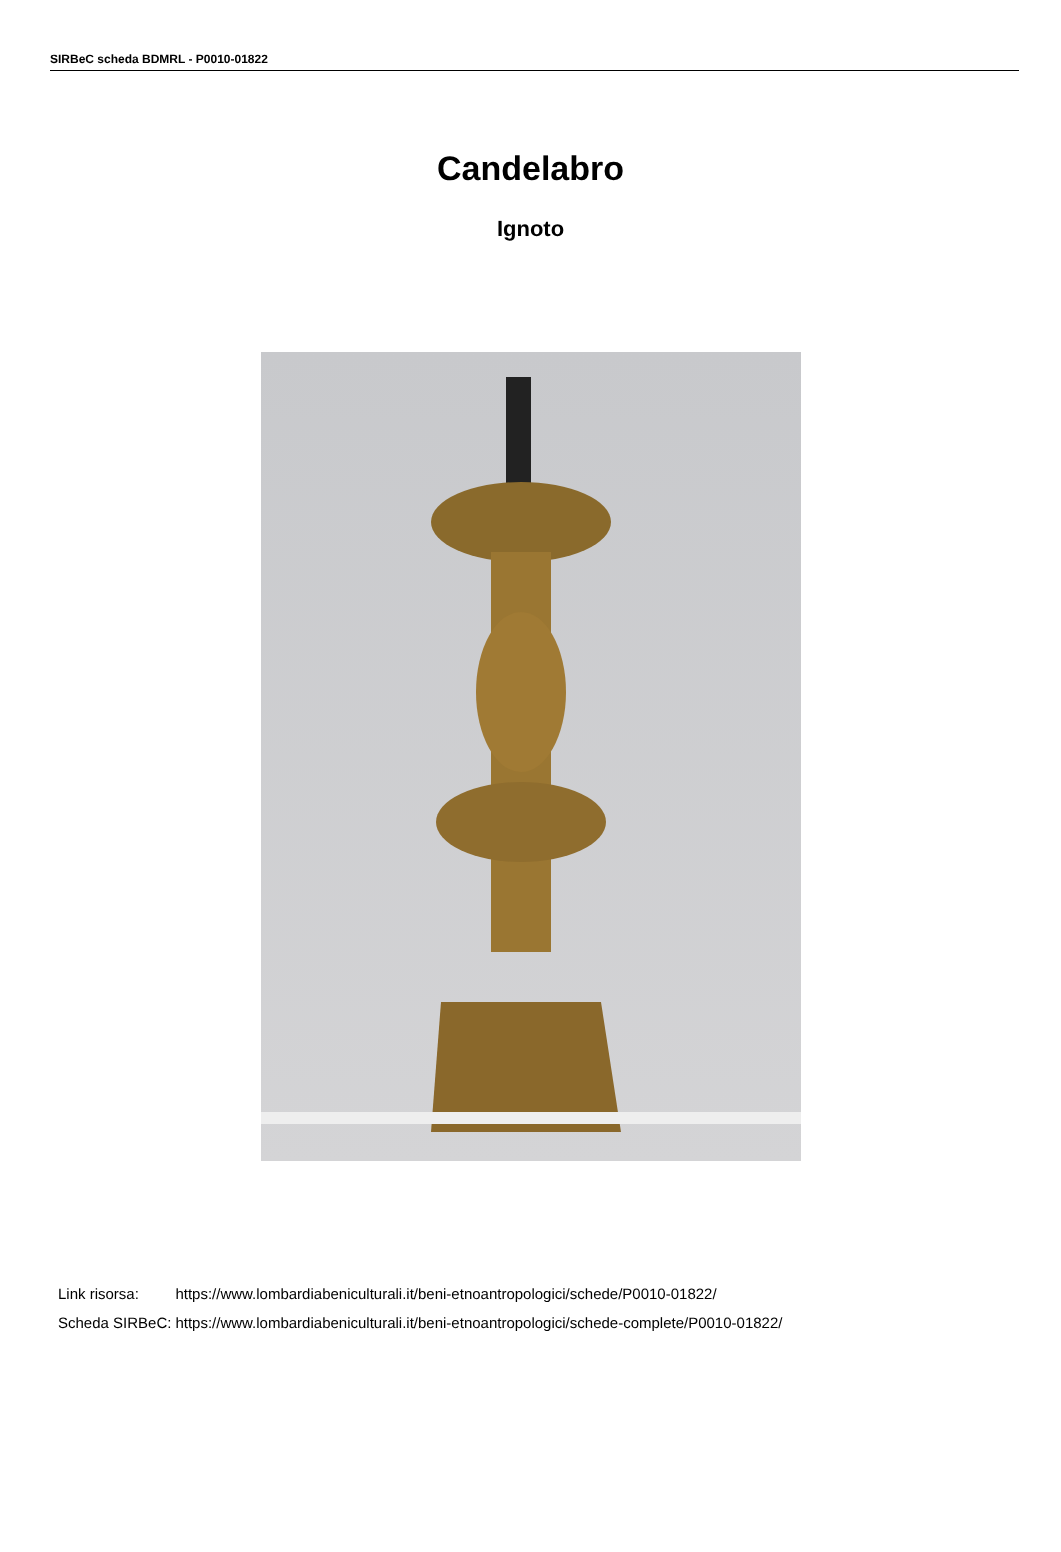SIRBeC scheda BDMRL - P0010-01822
Candelabro
Ignoto
| Link risorsa: | https://www.lombardiabeniculturali.it/beni-etnoantropologici/schede/P0010-01822/ |
| Scheda SIRBeC: | https://www.lombardiabeniculturali.it/beni-etnoantropologici/schede-complete/P0010-01822/ |